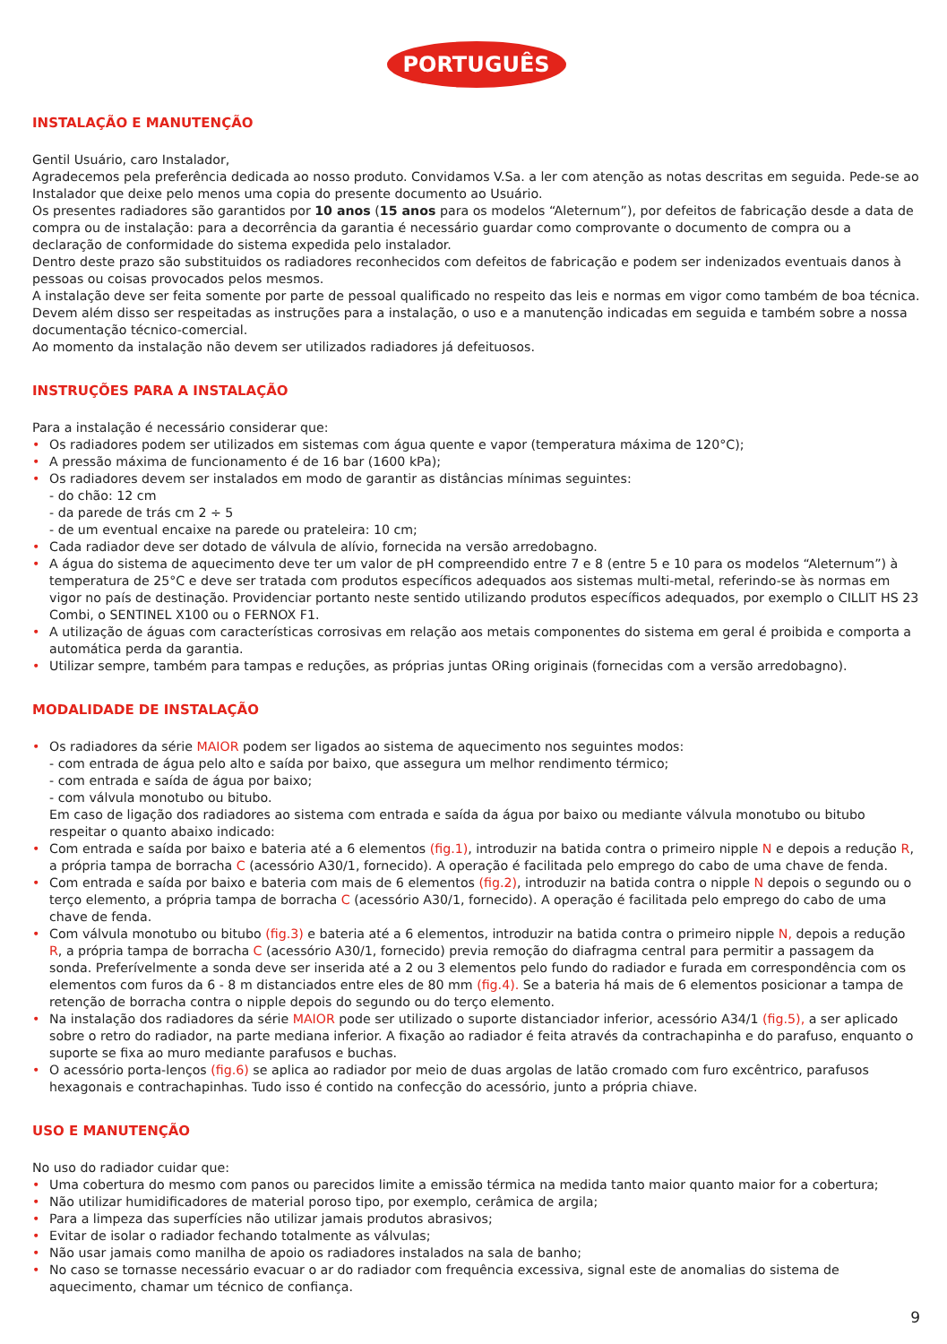PORTUGUÊS
INSTALAÇÃO E MANUTENÇÃO
Gentil Usuário, caro Instalador,
Agradecemos pela preferência dedicada ao nosso produto. Convidamos V.Sa. a ler com atenção as notas descritas em seguida. Pede-se ao Instalador que deixe pelo menos uma copia do presente documento ao Usuário.
Os presentes radiadores são garantidos por 10 anos (15 anos para os modelos “Aleternum”), por defeitos de fabricação desde a data de compra ou de instalação: para a decorrência da garantia é necessário guardar como comprovante o documento de compra ou a declaração de conformidade do sistema expedida pelo instalador.
Dentro deste prazo são substituidos os radiadores reconhecidos com defeitos de fabricação e podem ser indenizados eventuais danos à pessoas ou coisas provocados pelos mesmos.
A instalação deve ser feita somente por parte de pessoal qualificado no respeito das leis e normas em vigor como também de boa técnica. Devem além disso ser respeitadas as instruções para a instalação, o uso e a manutenção indicadas em seguida e também sobre a nossa documentação técnico-comercial.
Ao momento da instalação não devem ser utilizados radiadores já defeituosos.
INSTRUÇÕES PARA A INSTALAÇÃO
Para a instalação é necessário considerar que:
• Os radiadores podem ser utilizados em sistemas com água quente e vapor (temperatura máxima de 120°C);
• A pressão máxima de funcionamento é de 16 bar (1600 kPa);
• Os radiadores devem ser instalados em modo de garantir as distâncias mínimas seguintes:
- do chão: 12 cm
- da parede de trás cm 2 ÷ 5
- de um eventual encaixe na parede ou prateleira: 10 cm;
• Cada radiador deve ser dotado de válvula de alívio, fornecida na versão arredobagno.
• A água do sistema de aquecimento deve ter um valor de pH compreendido entre 7 e 8 (entre 5 e 10 para os modelos “Aleternum”) à temperatura de 25°C e deve ser tratada com produtos específicos adequados aos sistemas multi-metal, referindo-se às normas em vigor no país de destinação. Providenciar portanto neste sentido utilizando produtos específicos adequados, por exemplo o CILLIT HS 23 Combi, o SENTINEL X100 ou o FERNOX F1.
• A utilização de águas com características corrosivas em relação aos metais componentes do sistema em geral é proibida e comporta a automática perda da garantia.
• Utilizar sempre, também para tampas e reduções, as próprias juntas ORing originais (fornecidas com a versão arredobagno).
MODALIDADE DE INSTALAÇÃO
• Os radiadores da série MAIOR podem ser ligados ao sistema de aquecimento nos seguintes modos:
- com entrada de água pelo alto e saída por baixo, que assegura um melhor rendimento térmico;
- com entrada e saída de água por baixo;
- com válvula monotubo ou bitubo.
Em caso de ligação dos radiadores ao sistema com entrada e saída da água por baixo ou mediante válvula monotubo ou bitubo respeitar o quanto abaixo indicado:
• Com entrada e saída por baixo e bateria até a 6 elementos (fig.1), introduzir na batida contra o primeiro nipple N e depois a redução R, a própria tampa de borracha C (acessório A30/1, fornecido). A operação é facilitada pelo emprego do cabo de uma chave de fenda.
• Com entrada e saída por baixo e bateria com mais de 6 elementos (fig.2), introduzir na batida contra o nipple N depois o segundo ou o terço elemento, a própria tampa de borracha C (acessório A30/1, fornecido). A operação é facilitada pelo emprego do cabo de uma chave de fenda.
• Com válvula monotubo ou bitubo (fig.3) e bateria até a 6 elementos, introduzir na batida contra o primeiro nipple N, depois a redução R, a própria tampa de borracha C (acessório A30/1, fornecido) previa remoção do diafragma central para permitir a passagem da sonda. Preferívelmente a sonda deve ser inserida até a 2 ou 3 elementos pelo fundo do radiador e furada em correspondência com os elementos com furos da 6 - 8 m distanciados entre eles de 80 mm (fig.4). Se a bateria há mais de 6 elementos posicionar a tampa de retenção de borracha contra o nipple depois do segundo ou do terço elemento.
• Na instalação dos radiadores da série MAIOR pode ser utilizado o suporte distanciador inferior, acessório A34/1 (fig.5), a ser aplicado sobre o retro do radiador, na parte mediana inferior. A fixação ao radiador é feita através da contrachapinha e do parafuso, enquanto o suporte se fixa ao muro mediante parafusos e buchas.
• O acessório porta-lenços (fig.6) se aplica ao radiador por meio de duas argolas de latão cromado com furo excêntrico, parafusos hexagonais e contrachapinhas. Tudo isso é contido na confecção do acessório, junto a própria chiave.
USO E MANUTENÇÃO
No uso do radiador cuidar que:
• Uma cobertura do mesmo com panos ou parecidos limite a emissão térmica na medida tanto maior quanto maior for a cobertura;
• Não utilizar humidificadores de material poroso tipo, por exemplo, cerâmica de argila;
• Para a limpeza das superfícies não utilizar jamais produtos abrasivos;
• Evitar de isolar o radiador fechando totalmente as válvulas;
• Não usar jamais como manilha de apoio os radiadores instalados na sala de banho;
• No caso se tornasse necessário evacuar o ar do radiador com frequência excessiva, signal este de anomalias do sistema de aquecimento, chamar um técnico de confiança.
9